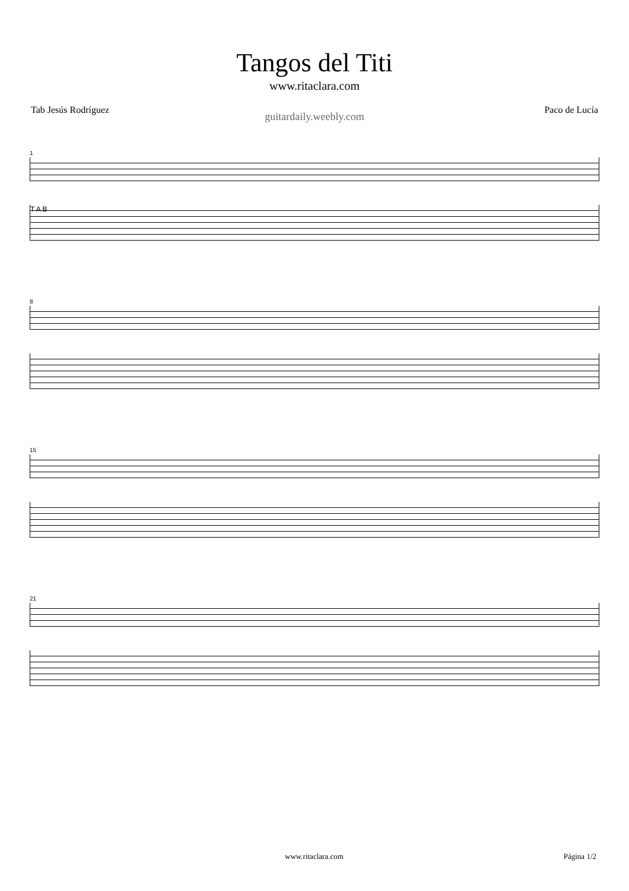Tangos del Titi
www.ritaclara.com
Tab Jesús Rodríguez Paco de Lucía
guitardaily.weebly.com
1
T A B
8
15
21
www.ritaclara.com Página 1/2